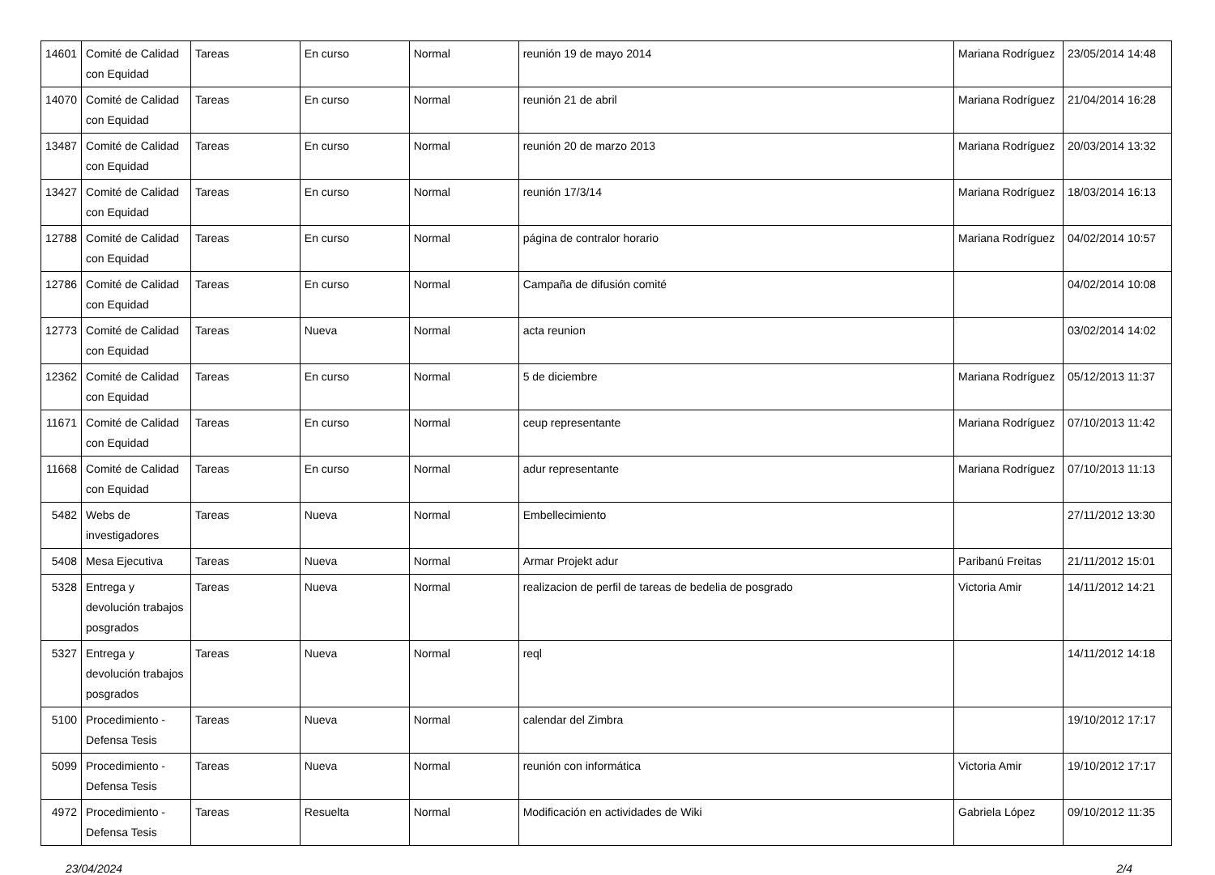| 14601 | Comité de Calidad con Equidad | Tareas | En curso | Normal | reunión 19 de mayo 2014 | Mariana Rodríguez | 23/05/2014 14:48 |
| 14070 | Comité de Calidad con Equidad | Tareas | En curso | Normal | reunión 21 de abril | Mariana Rodríguez | 21/04/2014 16:28 |
| 13487 | Comité de Calidad con Equidad | Tareas | En curso | Normal | reunión 20 de marzo 2013 | Mariana Rodríguez | 20/03/2014 13:32 |
| 13427 | Comité de Calidad con Equidad | Tareas | En curso | Normal | reunión 17/3/14 | Mariana Rodríguez | 18/03/2014 16:13 |
| 12788 | Comité de Calidad con Equidad | Tareas | En curso | Normal | página de contralor horario | Mariana Rodríguez | 04/02/2014 10:57 |
| 12786 | Comité de Calidad con Equidad | Tareas | En curso | Normal | Campaña de difusión comité | | 04/02/2014 10:08 |
| 12773 | Comité de Calidad con Equidad | Tareas | Nueva | Normal | acta reunion | | 03/02/2014 14:02 |
| 12362 | Comité de Calidad con Equidad | Tareas | En curso | Normal | 5 de diciembre | Mariana Rodríguez | 05/12/2013 11:37 |
| 11671 | Comité de Calidad con Equidad | Tareas | En curso | Normal | ceup representante | Mariana Rodríguez | 07/10/2013 11:42 |
| 11668 | Comité de Calidad con Equidad | Tareas | En curso | Normal | adur representante | Mariana Rodríguez | 07/10/2013 11:13 |
| 5482 | Webs de investigadores | Tareas | Nueva | Normal | Embellecimiento | | 27/11/2012 13:30 |
| 5408 | Mesa Ejecutiva | Tareas | Nueva | Normal | Armar Projekt adur | Paribanú Freitas | 21/11/2012 15:01 |
| 5328 | Entrega y devolución trabajos posgrados | Tareas | Nueva | Normal | realizacion de perfil de tareas de bedelia de posgrado | Victoria Amir | 14/11/2012 14:21 |
| 5327 | Entrega y devolución trabajos posgrados | Tareas | Nueva | Normal | reql | | 14/11/2012 14:18 |
| 5100 | Procedimiento - Defensa Tesis | Tareas | Nueva | Normal | calendar del Zimbra | | 19/10/2012 17:17 |
| 5099 | Procedimiento - Defensa Tesis | Tareas | Nueva | Normal | reunión con informática | Victoria Amir | 19/10/2012 17:17 |
| 4972 | Procedimiento - Defensa Tesis | Tareas | Resuelta | Normal | Modificación en actividades de Wiki | Gabriela López | 09/10/2012 11:35 |
23/04/2024 2/4